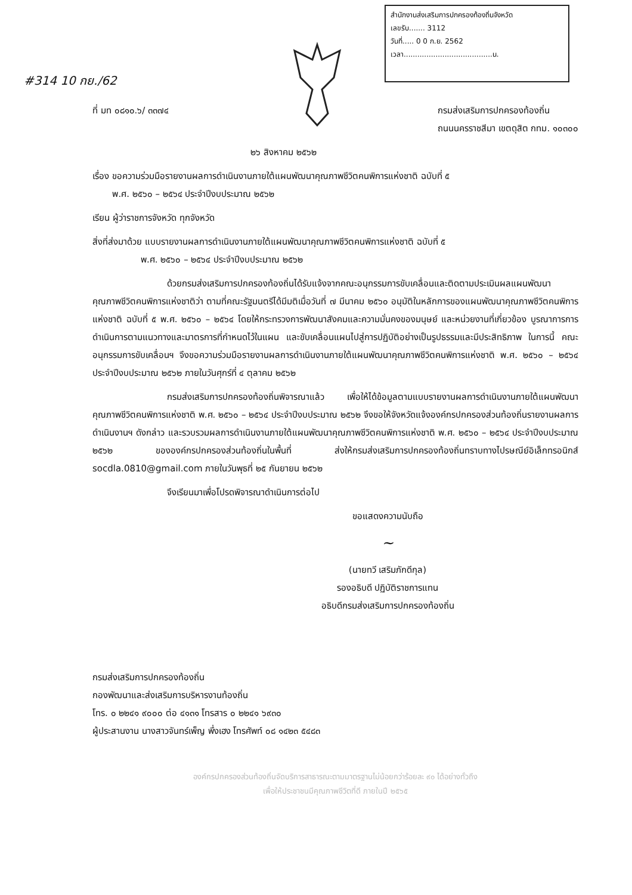สำนักงานส่งเสริมการปกครองท้องถิ่นจังหวัด
เลขรับ....... 3112
วันที่..... 0 0 ก.ย. 2562
เวลา.......................................น.
#314 10 กย./62
ที่ มท ๐๘๑๐.๖/ ๓๓๗๔ กรมส่งเสริมการปกครองท้องถิ่น
ถนนนครราชสีมา เขตดุสิต กทม. ๑๐๓๐๐
๒๖ สิงหาคม ๒๕๖๒
เรื่อง ขอความร่วมมือรายงานผลการดำเนินงานภายใต้แผนพัฒนาคุณภาพชีวิตคนพิการแห่งชาติ ฉบับที่ ๕
พ.ศ. ๒๕๖๐ – ๒๕๖๔ ประจำปีงบประมาณ ๒๕๖๒
เรียน ผู้ว่าราชการจังหวัด ทุกจังหวัด
สิ่งที่ส่งมาด้วย แบบรายงานผลการดำเนินงานภายใต้แผนพัฒนาคุณภาพชีวิตคนพิการแห่งชาติ ฉบับที่ ๕
พ.ศ. ๒๕๖๐ – ๒๕๖๔ ประจำปีงบประมาณ ๒๕๖๒
ด้วยกรมส่งเสริมการปกครองท้องถิ่นได้รับแจ้งจากคณะอนุกรรมการขับเคลื่อนและติดตามประเมินผลแผนพัฒนาคุณภาพชีวิตคนพิการแห่งชาติว่า ตามที่คณะรัฐมนตรีได้มีมติเมื่อวันที่ ๗ มีนาคม ๒๕๖๐ อนุมัติในหลักการของแผนพัฒนาคุณภาพชีวิตคนพิการแห่งชาติ ฉบับที่ ๕ พ.ศ. ๒๕๖๐ – ๒๕๖๔ โดยให้กระทรวงการพัฒนาสังคมและความมั่นคงของมนุษย์ และหน่วยงานที่เกี่ยวข้อง บูรณาการการดำเนินการตามแนวทางและมาตรการที่กำหนดไว้ในแผน และขับเคลื่อนแผนไปสู่การปฏิบัติอย่างเป็นรูปธรรมและมีประสิทธิภาพ ในการนี้ คณะอนุกรรมการขับเคลื่อนฯ จึงขอความร่วมมือรายงานผลการดำเนินงานภายใต้แผนพัฒนาคุณภาพชีวิตคนพิการแห่งชาติ พ.ศ. ๒๕๖๐ – ๒๕๖๔ ประจำปีงบประมาณ ๒๕๖๒ ภายในวันศุกร์ที่ ๔ ตุลาคม ๒๕๖๒
กรมส่งเสริมการปกครองท้องถิ่นพิจารณาแล้ว เพื่อให้ได้ข้อมูลตามแบบรายงานผลการดำเนินงานภายใต้แผนพัฒนาคุณภาพชีวิตคนพิการแห่งชาติ พ.ศ. ๒๕๖๐ – ๒๕๖๔ ประจำปีงบประมาณ ๒๕๖๒ จึงขอให้จังหวัดแจ้งองค์กรปกครองส่วนท้องถิ่นรายงานผลการดำเนินงานฯ ดังกล่าว และรวบรวมผลการดำเนินงานภายใต้แผนพัฒนาคุณภาพชีวิตคนพิการแห่งชาติ พ.ศ. ๒๕๖๐ – ๒๕๖๔ ประจำปีงบประมาณ ๒๕๖๒ ขององค์กรปกครองส่วนท้องถิ่นในพื้นที่ ส่งให้กรมส่งเสริมการปกครองท้องถิ่นทราบทางไปรษณีย์อิเล็กทรอนิกส์ socdla.0810@gmail.com ภายในวันพุธที่ ๒๕ กันยายน ๒๕๖๒
จึงเรียนมาเพื่อโปรดพิจารณาดำเนินการต่อไป
ขอแสดงความนับถือ
~
(นายทวี เสริมภักดีกุล)
รองอธิบดี ปฏิบัติราชการแทน
อธิบดีกรมส่งเสริมการปกครองท้องถิ่น
กรมส่งเสริมการปกครองท้องถิ่น
กองพัฒนาและส่งเสริมการบริหารงานท้องถิ่น
โทร. ๐ ๒๒๔๑ ๙๐๐๐ ต่อ ๔๑๓๑ โทรสาร ๐ ๒๒๔๑ ๖๙๓๐
ผู้ประสานงาน นางสาวจันทร์เพ็ญ พึ่งเฮง โทรศัพท์ ๐๘ ๑๔๒๓ ๕๔๘๓
องค์กรปกครองส่วนท้องถิ่นจัดบริการสาธารณะตามมาตรฐานไม่น้อยกว่าร้อยละ ๙๐ ได้อย่างทั่วถึง
เพื่อให้ประชาชนมีคุณภาพชีวิตที่ดี ภายในปี ๒๕๖๕